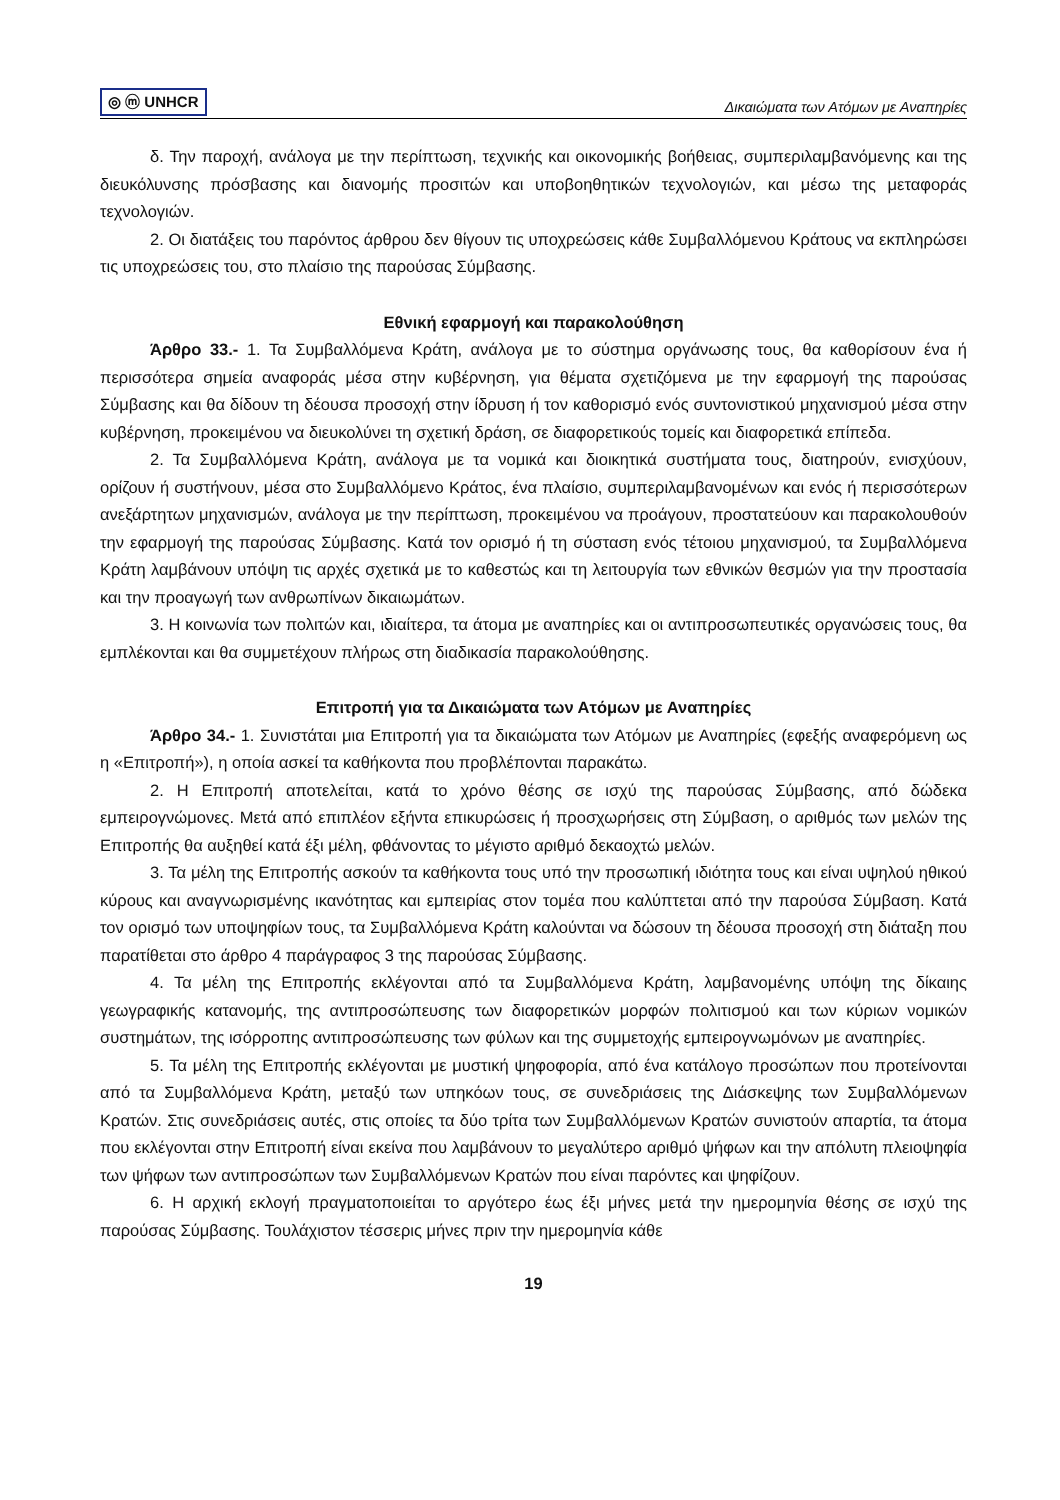◎ ⓜ UNHCR Δικαιώματα των Ατόμων με Αναπηρίες
δ. Την παροχή, ανάλογα με την περίπτωση, τεχνικής και οικονομικής βοήθειας, συμπεριλαμβανόμενης και της διευκόλυνσης πρόσβασης και διανομής προσιτών και υποβοηθητικών τεχνολογιών, και μέσω της μεταφοράς τεχνολογιών.
2. Οι διατάξεις του παρόντος άρθρου δεν θίγουν τις υποχρεώσεις κάθε Συμβαλλόμενου Κράτους να εκπληρώσει τις υποχρεώσεις του, στο πλαίσιο της παρούσας Σύμβασης.
Εθνική εφαρμογή και παρακολούθηση
Άρθρο 33.- 1. Τα Συμβαλλόμενα Κράτη, ανάλογα με το σύστημα οργάνωσης τους, θα καθορίσουν ένα ή περισσότερα σημεία αναφοράς μέσα στην κυβέρνηση, για θέματα σχετιζόμενα με την εφαρμογή της παρούσας Σύμβασης και θα δίδουν τη δέουσα προσοχή στην ίδρυση ή τον καθορισμό ενός συντονιστικού μηχανισμού μέσα στην κυβέρνηση, προκειμένου να διευκολύνει τη σχετική δράση, σε διαφορετικούς τομείς και διαφορετικά επίπεδα.
2. Τα Συμβαλλόμενα Κράτη, ανάλογα με τα νομικά και διοικητικά συστήματα τους, διατηρούν, ενισχύουν, ορίζουν ή συστήνουν, μέσα στο Συμβαλλόμενο Κράτος, ένα πλαίσιο, συμπεριλαμβανομένων και ενός ή περισσότερων ανεξάρτητων μηχανισμών, ανάλογα με την περίπτωση, προκειμένου να προάγουν, προστατεύουν και παρακολουθούν την εφαρμογή της παρούσας Σύμβασης. Κατά τον ορισμό ή τη σύσταση ενός τέτοιου μηχανισμού, τα Συμβαλλόμενα Κράτη λαμβάνουν υπόψη τις αρχές σχετικά με το καθεστώς και τη λειτουργία των εθνικών θεσμών για την προστασία και την προαγωγή των ανθρωπίνων δικαιωμάτων.
3. Η κοινωνία των πολιτών και, ιδιαίτερα, τα άτομα με αναπηρίες και οι αντιπροσωπευτικές οργανώσεις τους, θα εμπλέκονται και θα συμμετέχουν πλήρως στη διαδικασία παρακολούθησης.
Επιτροπή για τα Δικαιώματα των Ατόμων με Αναπηρίες
Άρθρο 34.- 1. Συνιστάται μια Επιτροπή για τα δικαιώματα των Ατόμων με Αναπηρίες (εφεξής αναφερόμενη ως η «Επιτροπή»), η οποία ασκεί τα καθήκοντα που προβλέπονται παρακάτω.
2. Η Επιτροπή αποτελείται, κατά το χρόνο θέσης σε ισχύ της παρούσας Σύμβασης, από δώδεκα εμπειρογνώμονες. Μετά από επιπλέον εξήντα επικυρώσεις ή προσχωρήσεις στη Σύμβαση, ο αριθμός των μελών της Επιτροπής θα αυξηθεί κατά έξι μέλη, φθάνοντας το μέγιστο αριθμό δεκαοχτώ μελών.
3. Τα μέλη της Επιτροπής ασκούν τα καθήκοντα τους υπό την προσωπική ιδιότητα τους και είναι υψηλού ηθικού κύρους και αναγνωρισμένης ικανότητας και εμπειρίας στον τομέα που καλύπτεται από την παρούσα Σύμβαση. Κατά τον ορισμό των υποψηφίων τους, τα Συμβαλλόμενα Κράτη καλούνται να δώσουν τη δέουσα προσοχή στη διάταξη που παρατίθεται στο άρθρο 4 παράγραφος 3 της παρούσας Σύμβασης.
4. Τα μέλη της Επιτροπής εκλέγονται από τα Συμβαλλόμενα Κράτη, λαμβανομένης υπόψη της δίκαιης γεωγραφικής κατανομής, της αντιπροσώπευσης των διαφορετικών μορφών πολιτισμού και των κύριων νομικών συστημάτων, της ισόρροπης αντιπροσώπευσης των φύλων και της συμμετοχής εμπειρογνωμόνων με αναπηρίες.
5. Τα μέλη της Επιτροπής εκλέγονται με μυστική ψηφοφορία, από ένα κατάλογο προσώπων που προτείνονται από τα Συμβαλλόμενα Κράτη, μεταξύ των υπηκόων τους, σε συνεδριάσεις της Διάσκεψης των Συμβαλλόμενων Κρατών. Στις συνεδριάσεις αυτές, στις οποίες τα δύο τρίτα των Συμβαλλόμενων Κρατών συνιστούν απαρτία, τα άτομα που εκλέγονται στην Επιτροπή είναι εκείνα που λαμβάνουν το μεγαλύτερο αριθμό ψήφων και την απόλυτη πλειοψηφία των ψήφων των αντιπροσώπων των Συμβαλλόμενων Κρατών που είναι παρόντες και ψηφίζουν.
6. Η αρχική εκλογή πραγματοποιείται το αργότερο έως έξι μήνες μετά την ημερομηνία θέσης σε ισχύ της παρούσας Σύμβασης. Τουλάχιστον τέσσερις μήνες πριν την ημερομηνία κάθε
19